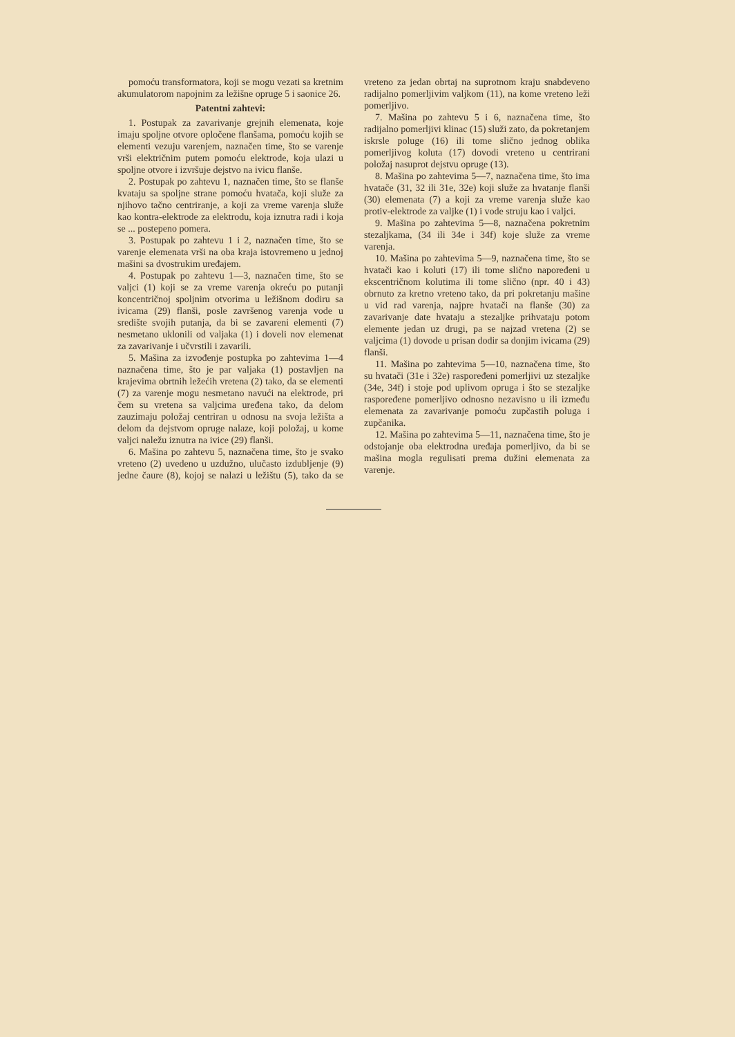pomoću transformatora, koji se mogu vezati sa kretnim akumulatorom napojnim za ležišne opruge 5 i saonice 26.
Patentni zahtevi:
1. Postupak za zavarivanje grejnih elemenata, koje imaju spoljne otvore opločene flanšama, pomoću kojih se elementi vezuju varenjem, naznačen time, što se varenje vrši električnim putem pomoću elektrode, koja ulazi u spoljne otvore i izvršuje dejstvo na ivicu flanše.
2. Postupak po zahtevu 1, naznačen time, što se flanše kvataju sa spoljne strane pomoću hvatača, koji služe za njihovo tačno centriranje, a koji za vreme varenja služe kao kontra-elektrode za elektrodu, koja iznutra radi i koja se ... postepeno pomera.
3. Postupak po zahtevu 1 i 2, naznačen time, što se varenje elemenata vrši na oba kraja istovremeno u jednoj mašini sa dvostrukim uređajem.
4. Postupak po zahtevu 1—3, naznačen time, što se valjci (1) koji se za vreme varenja okreću po putanji koncentričnoj spoljnim otvorima u ležišnom dodiru sa ivicama (29) flanši, posle završenog varenja vode u središte svojih putanja, da bi se zavareni elementi (7) nesmetano uklonili od valjaka (1) i doveli nov elemenat za zavarivanje i učvrstili i zavarili.
5. Mašina za izvođenje postupka po zahtevima 1—4 naznačena time, što je par valjaka (1) postavljen na krajevima obrtnih ležećih vretena (2) tako, da se elementi (7) za varenje mogu nesmetano navući na elektrode, pri čem su vretena sa valjcima uređena tako, da delom zauzimaju položaj centriran u odnosu na svoja ležišta a delom da dejstvom opruge nalaze, koji položaj, u kome valjci naležu iznutra na ivice (29) flanši.
6. Mašina po zahtevu 5, naznačena time, što je svako vreteno (2) uvedeno u uzdužno, ulučasto izdubljenje (9) jedne čaure (8), kojoj se nalazi u ležištu (5), tako da se vreteno za jedan obrtaj na suprotnom kraju snabdeveno radijalno pomerljivim valjkom (11), na kome vreteno leži pomerljivo.
7. Mašina po zahtevu 5 i 6, naznačena time, što radijalno pomerljivi klinac (15) služi zato, da pokretanjem iskrsle poluge (16) ili tome slično jednog oblika pomerljivog koluta (17) dovodi vreteno u centrirani položaj nasuprot dejstvu opruge (13).
8. Mašina po zahtevima 5—7, naznačena time, što ima hvatače (31, 32 ili 31e, 32e) koji služe za hvatanje flanši (30) elemenata (7) a koji za vreme varenja služe kao protiv-elektrode za valjke (1) i vode struju kao i valjci.
9. Mašina po zahtevima 5—8, naznačena pokretnim stezaljkama, (34 ili 34e i 34f) koje služe za vreme varenja.
10. Mašina po zahtevima 5—9, naznačena time, što se hvatači kao i koluti (17) ili tome slično napoređeni u ekscentričnom kolutima ili tome slično (npr. 40 i 43) obrnuto za kretno vreteno tako, da pri pokretanju mašine u vid rad varenja, najpre hvatači na flanše (30) za zavarivanje date hvataju a stezaljke prihvataju potom elemente jedan uz drugi, pa se najzad vretena (2) se valjcima (1) dovode u prisan dodir sa donjim ivicama (29) flanši.
11. Mašina po zahtevima 5—10, naznačena time, što su hvatači (31e i 32e) raspoređeni pomerljivi uz stezaljke (34e, 34f) i stoje pod uplivom opruga i što se stezaljke raspoređene pomerljivo odnosno nezavisno u ili između elemenata za zavarivanje pomoću zupčastih poluga i zupčanika.
12. Mašina po zahtevima 5—11, naznačena time, što je odstojanje oba elektrodna uređaja pomerljivo, da bi se mašina mogla regulisati prema dužini elemenata za varenje.